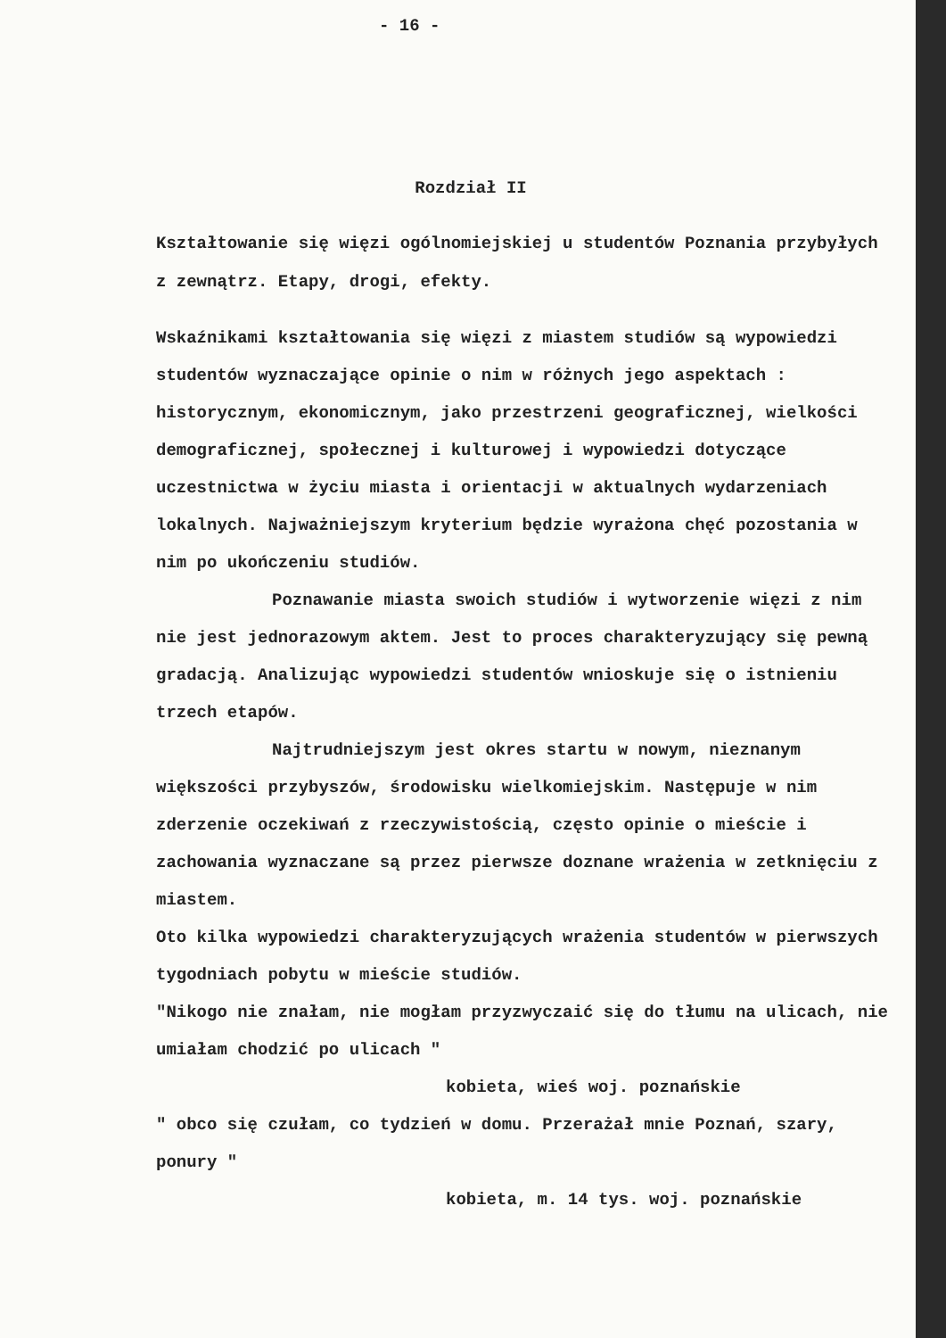- 16 -
Rozdział II
Kształtowanie się więzi ogólnomiejskiej u studentów Poznania przybyłych z zewnątrz. Etapy, drogi, efekty.
Wskaźnikami kształtowania się więzi z miastem studiów są wypowiedzi studentów wyznaczające opinie o nim w różnych jego aspektach : historycznym, ekonomicznym, jako przestrzeni geograficznej, wielkości demograficznej, społecznej i kulturowej i wypowiedzi dotyczące uczestnictwa w życiu miasta i orientacji w aktualnych wydarzeniach lokalnych. Najważniejszym kryterium będzie wyrażona chęć pozostania w nim po ukończeniu studiów.
Poznawanie miasta swoich studiów i wytworzenie więzi z nim nie jest jednorazowym aktem. Jest to proces charakteryzujący się pewną gradacją. Analizując wypowiedzi studentów wnioskuje się o istnieniu trzech etapów.
Najtrudniejszym jest okres startu w nowym, nieznanym większości przybyszów, środowisku wielkomiejskim. Następuje w nim zderzenie oczekiwań z rzeczywistością, często opinie o mieście i zachowania wyznaczane są przez pierwsze doznane wrażenia w zetknięciu z miastem.
Oto kilka wypowiedzi charakteryzujących wrażenia studentów w pierwszych tygodniach pobytu w mieście studiów.
"Nikogo nie znałam, nie mogłam przyzwyczaić się do tłumu na ulicach, nie umiałam chodzić po ulicach "
kobieta, wieś woj. poznańskie
" obco się czułam, co tydzień w domu. Przerażał mnie Poznań, szary, ponury "
kobieta, m. 14 tys. woj. poznańskie